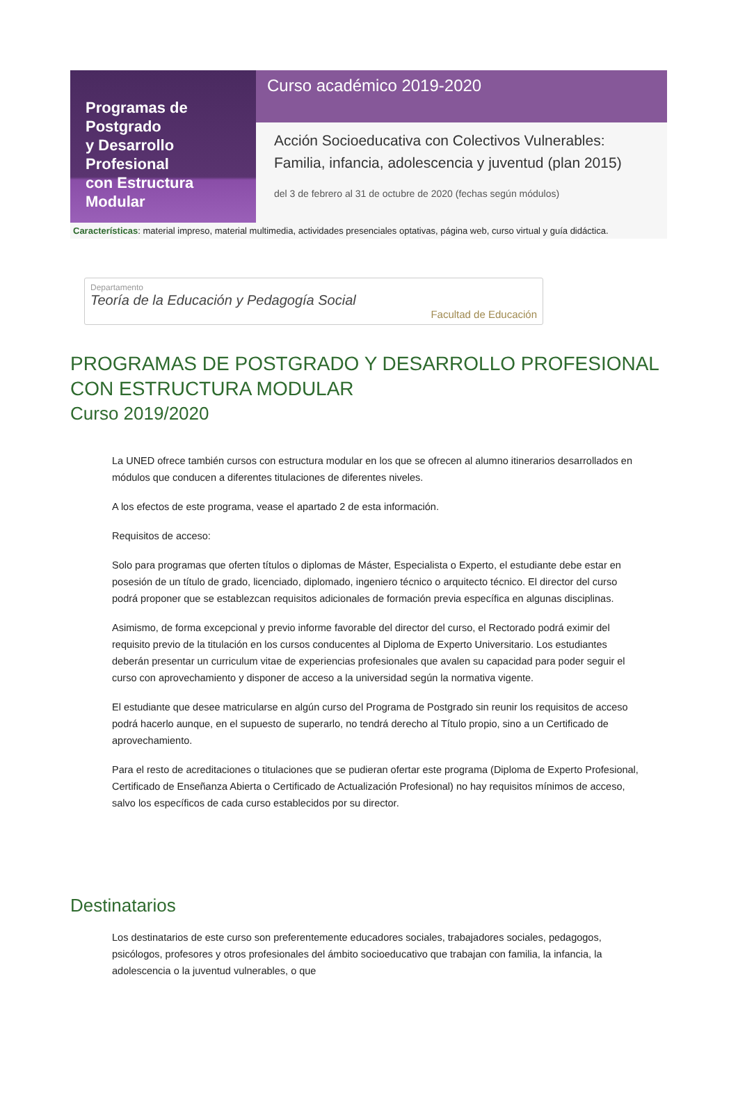Programas de Postgrado
y Desarrollo Profesional
con Estructura Modular
Curso académico 2019-2020
Acción Socioeducativa con Colectivos Vulnerables: Familia, infancia, adolescencia y juventud (plan 2015)
del 3 de febrero al 31 de octubre de 2020 (fechas según módulos)
Características: material impreso, material multimedia, actividades presenciales optativas, página web, curso virtual y guía didáctica.
Departamento
Teoría de la Educación y Pedagogía Social
Facultad de Educación
PROGRAMAS DE POSTGRADO Y DESARROLLO PROFESIONAL CON ESTRUCTURA MODULAR
Curso 2019/2020
La UNED ofrece también cursos con estructura modular en los que se ofrecen al alumno itinerarios desarrollados en módulos que conducen a diferentes titulaciones de diferentes niveles.
A los efectos de este programa, vease el apartado 2 de esta información.
Requisitos de acceso:
Solo para programas que oferten títulos o diplomas de Máster, Especialista o Experto, el estudiante debe estar en posesión de un título de grado, licenciado, diplomado, ingeniero técnico o arquitecto técnico. El director del curso podrá proponer que se establezcan requisitos adicionales de formación previa específica en algunas disciplinas.
Asimismo, de forma excepcional y previo informe favorable del director del curso, el Rectorado podrá eximir del requisito previo de la titulación en los cursos conducentes al Diploma de Experto Universitario. Los estudiantes deberán presentar un curriculum vitae de experiencias profesionales que avalen su capacidad para poder seguir el curso con aprovechamiento y disponer de acceso a la universidad según la normativa vigente.
El estudiante que desee matricularse en algún curso del Programa de Postgrado sin reunir los requisitos de acceso podrá hacerlo aunque, en el supuesto de superarlo, no tendrá derecho al Título propio, sino a un Certificado de aprovechamiento.
Para el resto de acreditaciones o titulaciones que se pudieran ofertar este programa (Diploma de Experto Profesional, Certificado de Enseñanza Abierta o Certificado de Actualización Profesional) no hay requisitos mínimos de acceso, salvo los específicos de cada curso establecidos por su director.
Destinatarios
Los destinatarios de este curso son preferentemente educadores sociales, trabajadores sociales, pedagogos, psicólogos, profesores y otros profesionales del ámbito socioeducativo que trabajan con familia, la infancia, la adolescencia o la juventud vulnerables, o que